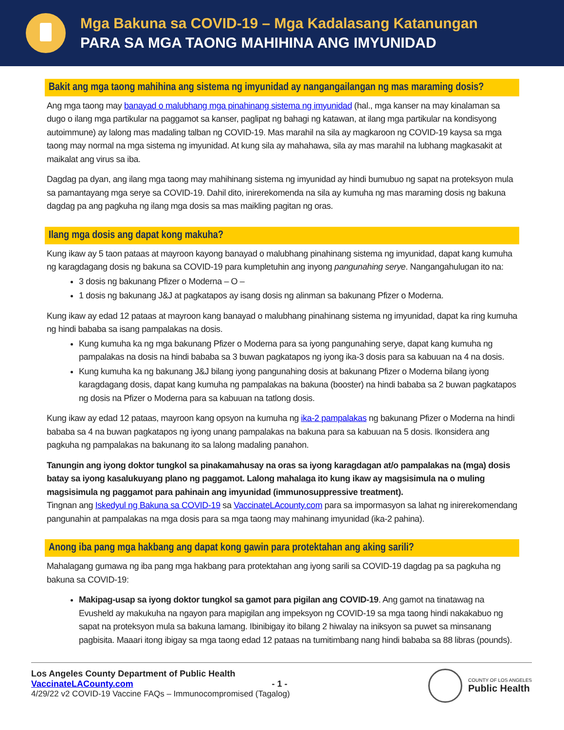Mga Bakuna sa COVID-19 – Mga Kadalasang Katanungan
PARA SA MGA TAONG MAHIHINA ANG IMYUNIDAD
Bakit ang mga taong mahihina ang sistema ng imyunidad ay nangangailangan ng mas maraming dosis?
Ang mga taong may banayad o malubhang mga pinahinang sistema ng imyunidad (hal., mga kanser na may kinalaman sa dugo o ilang mga partikular na paggamot sa kanser, paglipat ng bahagi ng katawan, at ilang mga partikular na kondisyong autoimmune) ay lalong mas madaling talban ng COVID-19. Mas marahil na sila ay magkaroon ng COVID-19 kaysa sa mga taong may normal na mga sistema ng imyunidad. At kung sila ay mahahawa, sila ay mas marahil na lubhang magkasakit at maikalat ang virus sa iba.
Dagdag pa dyan, ang ilang mga taong may mahihinang sistema ng imyunidad ay hindi bumubuo ng sapat na proteksyon mula sa pamantayang mga serye sa COVID-19. Dahil dito, inirerekomenda na sila ay kumuha ng mas maraming dosis ng bakuna dagdag pa ang pagkuha ng ilang mga dosis sa mas maikling pagitan ng oras.
Ilang mga dosis ang dapat kong makuha?
Kung ikaw ay 5 taon pataas at mayroon kayong banayad o malubhang pinahinang sistema ng imyunidad, dapat kang kumuha ng karagdagang dosis ng bakuna sa COVID-19 para kumpletuhin ang inyong pangunahing serye. Nangangahulugan ito na:
3 dosis ng bakunang Pfizer o Moderna – O –
1 dosis ng bakunang J&J at pagkatapos ay isang dosis ng alinman sa bakunang Pfizer o Moderna.
Kung ikaw ay edad 12 pataas at mayroon kang banayad o malubhang pinahinang sistema ng imyunidad, dapat ka ring kumuha ng hindi bababa sa isang pampalakas na dosis.
Kung kumuha ka ng mga bakunang Pfizer o Moderna para sa iyong pangunahing serye, dapat kang kumuha ng pampalakas na dosis na hindi bababa sa 3 buwan pagkatapos ng iyong ika-3 dosis para sa kabuuan na 4 na dosis.
Kung kumuha ka ng bakunang J&J bilang iyong pangunahing dosis at bakunang Pfizer o Moderna bilang iyong karagdagang dosis, dapat kang kumuha ng pampalakas na bakuna (booster) na hindi bababa sa 2 buwan pagkatapos ng dosis na Pfizer o Moderna para sa kabuuan na tatlong dosis.
Kung ikaw ay edad 12 pataas, mayroon kang opsyon na kumuha ng ika-2 pampalakas ng bakunang Pfizer o Moderna na hindi bababa sa 4 na buwan pagkatapos ng iyong unang pampalakas na bakuna para sa kabuuan na 5 dosis. Ikonsidera ang pagkuha ng pampalakas na bakunang ito sa lalong madaling panahon.
Tanungin ang iyong doktor tungkol sa pinakamahusay na oras sa iyong karagdagan at/o pampalakas na (mga) dosis batay sa iyong kasalukuyang plano ng paggamot. Lalong mahalaga ito kung ikaw ay magsisimula na o muling magsisimula ng paggamot para pahinain ang imyunidad (immunosuppressive treatment).
Tingnan ang Iskedyul ng Bakuna sa COVID-19 sa VaccinateLAcounty.com para sa impormasyon sa lahat ng inirerekomendang pangunahin at pampalakas na mga dosis para sa mga taong may mahinang imyunidad (ika-2 pahina).
Anong iba pang mga hakbang ang dapat kong gawin para protektahan ang aking sarili?
Mahalagang gumawa ng iba pang mga hakbang para protektahan ang iyong sarili sa COVID-19 dagdag pa sa pagkuha ng bakuna sa COVID-19:
Makipag-usap sa iyong doktor tungkol sa gamot para pigilan ang COVID-19. Ang gamot na tinatawag na Evusheld ay makukuha na ngayon para mapigilan ang impeksyon ng COVID-19 sa mga taong hindi nakakabuo ng sapat na proteksyon mula sa bakuna lamang. Ibinibigay ito bilang 2 hiwalay na iniksyon sa puwet sa minsanang pagbisita. Maaari itong ibigay sa mga taong edad 12 pataas na tumitimbang nang hindi bababa sa 88 libras (pounds).
Los Angeles County Department of Public Health
VaccinateLACounty.com - 1 -
4/29/22 v2 COVID-19 Vaccine FAQs – Immunocompromised (Tagalog)
COUNTY OF LOS ANGELES
Public Health